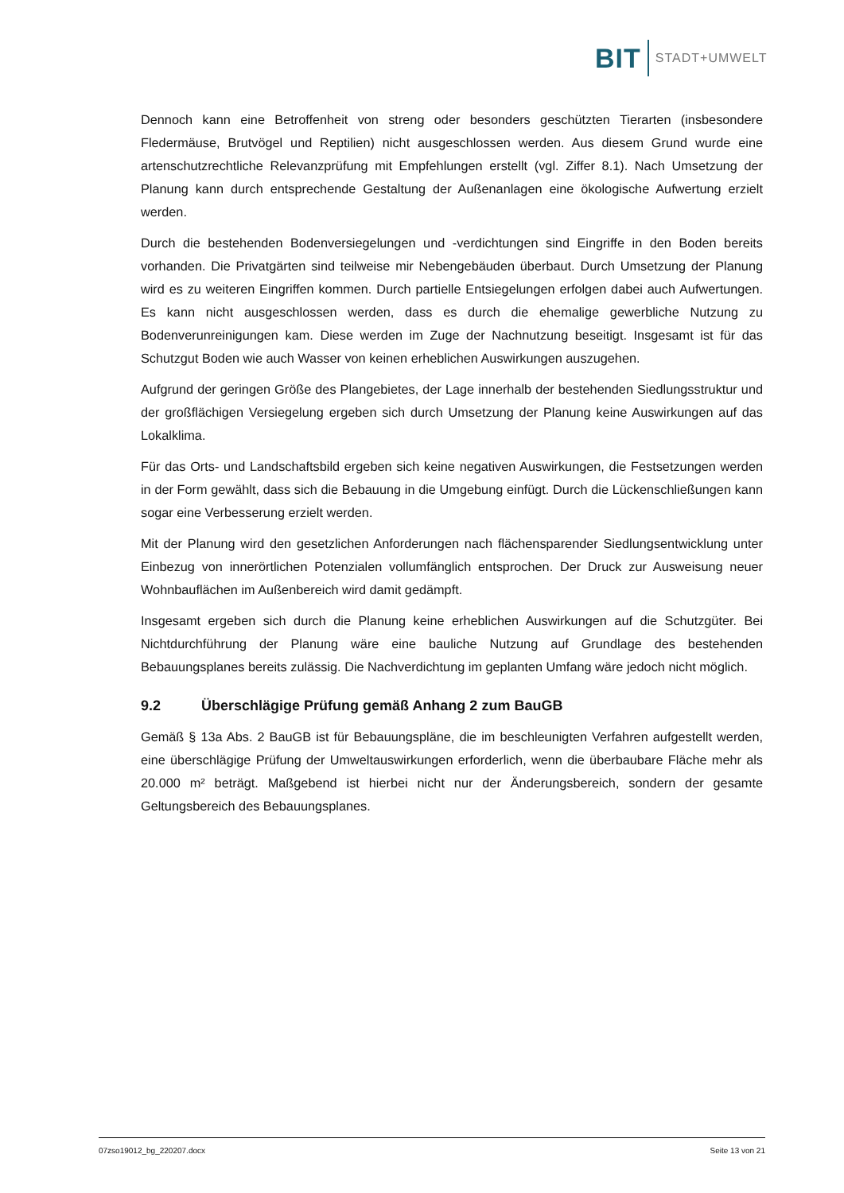BIT STADT+UMWELT
Dennoch kann eine Betroffenheit von streng oder besonders geschützten Tierarten (insbesondere Fledermäuse, Brutvögel und Reptilien) nicht ausgeschlossen werden. Aus diesem Grund wurde eine artenschutzrechtliche Relevanzprüfung mit Empfehlungen erstellt (vgl. Ziffer 8.1). Nach Umsetzung der Planung kann durch entsprechende Gestaltung der Außenanlagen eine ökologische Aufwertung erzielt werden.
Durch die bestehenden Bodenversiegelungen und -verdichtungen sind Eingriffe in den Boden bereits vorhanden. Die Privatgärten sind teilweise mir Nebengebäuden überbaut. Durch Umsetzung der Planung wird es zu weiteren Eingriffen kommen. Durch partielle Entsiegelungen erfolgen dabei auch Aufwertungen. Es kann nicht ausgeschlossen werden, dass es durch die ehemalige gewerbliche Nutzung zu Bodenverunreinigungen kam. Diese werden im Zuge der Nachnutzung beseitigt. Insgesamt ist für das Schutzgut Boden wie auch Wasser von keinen erheblichen Auswirkungen auszugehen.
Aufgrund der geringen Größe des Plangebietes, der Lage innerhalb der bestehenden Siedlungsstruktur und der großflächigen Versiegelung ergeben sich durch Umsetzung der Planung keine Auswirkungen auf das Lokalklima.
Für das Orts- und Landschaftsbild ergeben sich keine negativen Auswirkungen, die Festsetzungen werden in der Form gewählt, dass sich die Bebauung in die Umgebung einfügt. Durch die Lückenschließungen kann sogar eine Verbesserung erzielt werden.
Mit der Planung wird den gesetzlichen Anforderungen nach flächensparender Siedlungsentwicklung unter Einbezug von innerörtlichen Potenzialen vollumfänglich entsprochen. Der Druck zur Ausweisung neuer Wohnbauflächen im Außenbereich wird damit gedämpft.
Insgesamt ergeben sich durch die Planung keine erheblichen Auswirkungen auf die Schutzgüter. Bei Nichtdurchführung der Planung wäre eine bauliche Nutzung auf Grundlage des bestehenden Bebauungsplanes bereits zulässig. Die Nachverdichtung im geplanten Umfang wäre jedoch nicht möglich.
9.2 Überschlägige Prüfung gemäß Anhang 2 zum BauGB
Gemäß § 13a Abs. 2 BauGB ist für Bebauungspläne, die im beschleunigten Verfahren aufgestellt werden, eine überschlägige Prüfung der Umweltauswirkungen erforderlich, wenn die überbaubare Fläche mehr als 20.000 m² beträgt. Maßgebend ist hierbei nicht nur der Änderungsbereich, sondern der gesamte Geltungsbereich des Bebauungsplanes.
07zso19012_bg_220207.docx Seite 13 von 21